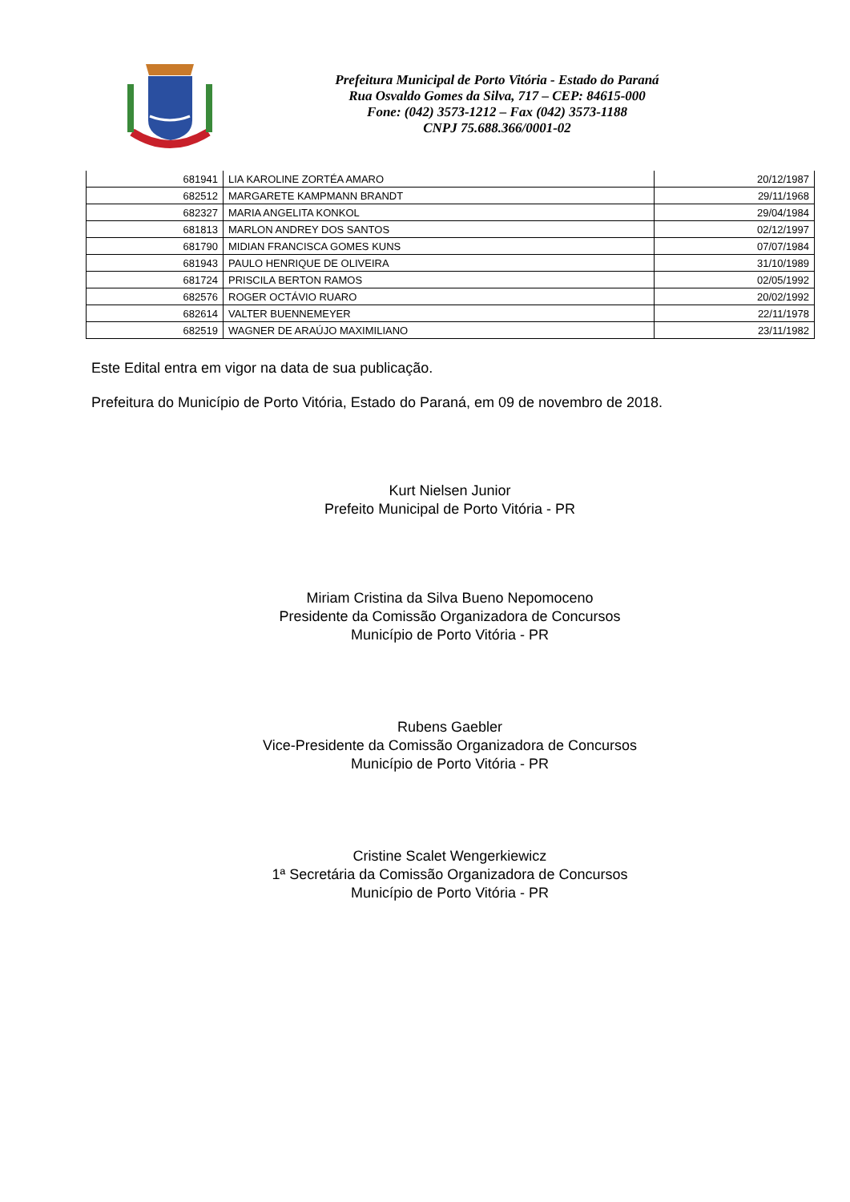Prefeitura Municipal de Porto Vitória - Estado do Paraná
Rua Osvaldo Gomes da Silva, 717 – CEP: 84615-000
Fone: (042) 3573-1212 – Fax (042) 3573-1188
CNPJ 75.688.366/0001-02
| 681941 | LIA KAROLINE ZORTÉA AMARO | 20/12/1987 |
| 682512 | MARGARETE KAMPMANN BRANDT | 29/11/1968 |
| 682327 | MARIA ANGELITA KONKOL | 29/04/1984 |
| 681813 | MARLON ANDREY DOS SANTOS | 02/12/1997 |
| 681790 | MIDIAN FRANCISCA GOMES KUNS | 07/07/1984 |
| 681943 | PAULO HENRIQUE DE OLIVEIRA | 31/10/1989 |
| 681724 | PRISCILA BERTON RAMOS | 02/05/1992 |
| 682576 | ROGER OCTÁVIO RUARO | 20/02/1992 |
| 682614 | VALTER BUENNEMEYER | 22/11/1978 |
| 682519 | WAGNER DE ARAÚJO MAXIMILIANO | 23/11/1982 |
Este Edital entra em vigor na data de sua publicação.
Prefeitura do Município de Porto Vitória, Estado do Paraná, em 09 de novembro de 2018.
Kurt Nielsen Junior
Prefeito Municipal de Porto Vitória - PR
Miriam Cristina da Silva Bueno Nepomoceno
Presidente da Comissão Organizadora de Concursos
Município de Porto Vitória - PR
Rubens Gaebler
Vice-Presidente da Comissão Organizadora de Concursos
Município de Porto Vitória - PR
Cristine Scalet Wengerkiewicz
1ª Secretária da Comissão Organizadora de Concursos
Município de Porto Vitória - PR